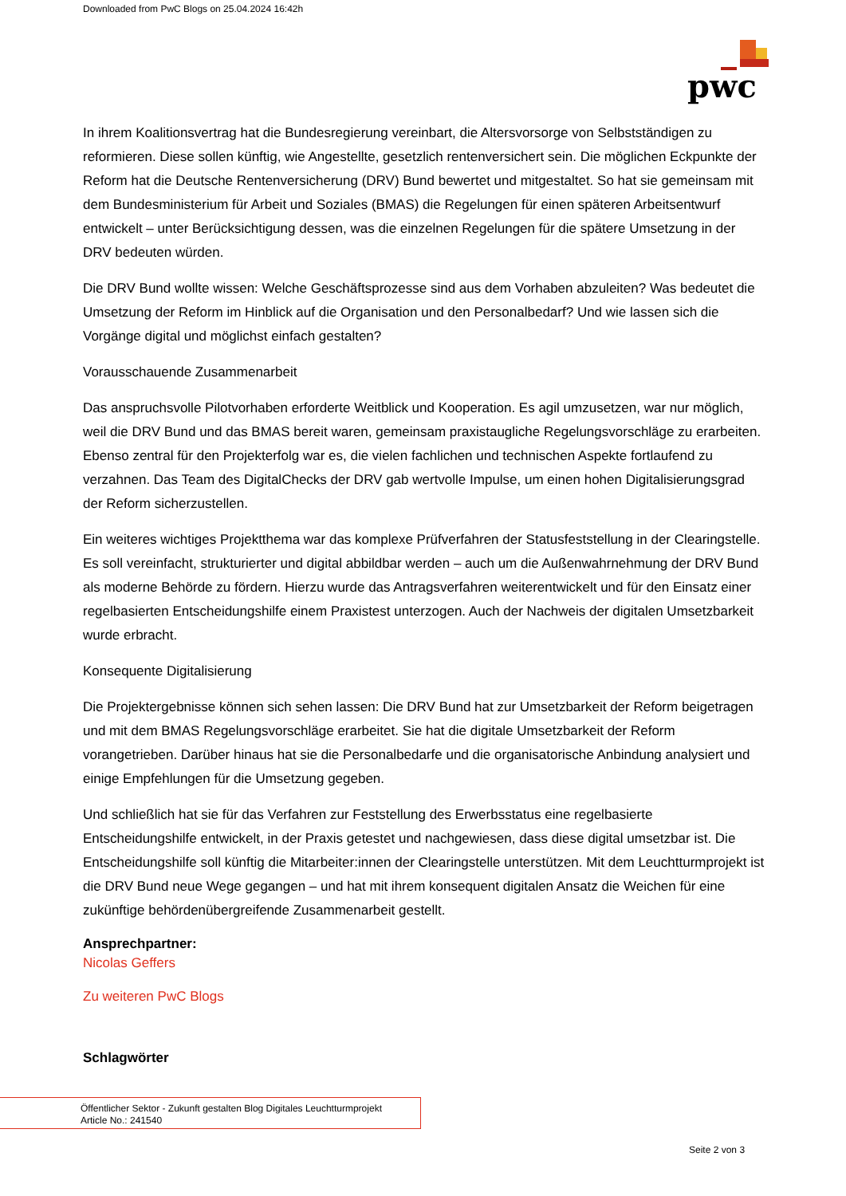Downloaded from PwC Blogs on 25.04.2024 16:42h
pwc
In ihrem Koalitionsvertrag hat die Bundesregierung vereinbart, die Altersvorsorge von Selbstständigen zu reformieren. Diese sollen künftig, wie Angestellte, gesetzlich rentenversichert sein. Die möglichen Eckpunkte der Reform hat die Deutsche Rentenversicherung (DRV) Bund bewertet und mitgestaltet. So hat sie gemeinsam mit dem Bundesministerium für Arbeit und Soziales (BMAS) die Regelungen für einen späteren Arbeitsentwurf entwickelt – unter Berücksichtigung dessen, was die einzelnen Regelungen für die spätere Umsetzung in der DRV bedeuten würden.
Die DRV Bund wollte wissen: Welche Geschäftsprozesse sind aus dem Vorhaben abzuleiten? Was bedeutet die Umsetzung der Reform im Hinblick auf die Organisation und den Personalbedarf? Und wie lassen sich die Vorgänge digital und möglichst einfach gestalten?
Vorausschauende Zusammenarbeit
Das anspruchsvolle Pilotvorhaben erforderte Weitblick und Kooperation. Es agil umzusetzen, war nur möglich, weil die DRV Bund und das BMAS bereit waren, gemeinsam praxistaugliche Regelungsvorschläge zu erarbeiten. Ebenso zentral für den Projekterfolg war es, die vielen fachlichen und technischen Aspekte fortlaufend zu verzahnen. Das Team des DigitalChecks der DRV gab wertvolle Impulse, um einen hohen Digitalisierungsgrad der Reform sicherzustellen.
Ein weiteres wichtiges Projektthema war das komplexe Prüfverfahren der Statusfeststellung in der Clearingstelle. Es soll vereinfacht, strukturierter und digital abbildbar werden – auch um die Außenwahrnehmung der DRV Bund als moderne Behörde zu fördern. Hierzu wurde das Antragsverfahren weiterentwickelt und für den Einsatz einer regelbasierten Entscheidungshilfe einem Praxistest unterzogen. Auch der Nachweis der digitalen Umsetzbarkeit wurde erbracht.
Konsequente Digitalisierung
Die Projektergebnisse können sich sehen lassen: Die DRV Bund hat zur Umsetzbarkeit der Reform beigetragen und mit dem BMAS Regelungsvorschläge erarbeitet. Sie hat die digitale Umsetzbarkeit der Reform vorangetrieben. Darüber hinaus hat sie die Personalbedarfe und die organisatorische Anbindung analysiert und einige Empfehlungen für die Umsetzung gegeben.
Und schließlich hat sie für das Verfahren zur Feststellung des Erwerbsstatus eine regelbasierte Entscheidungshilfe entwickelt, in der Praxis getestet und nachgewiesen, dass diese digital umsetzbar ist. Die Entscheidungshilfe soll künftig die Mitarbeiter:innen der Clearingstelle unterstützen. Mit dem Leuchtturmprojekt ist die DRV Bund neue Wege gegangen – und hat mit ihrem konsequent digitalen Ansatz die Weichen für eine zukünftige behördenübergreifende Zusammenarbeit gestellt.
Ansprechpartner:
Nicolas Geffers
Zu weiteren PwC Blogs
Schlagwörter
Öffentlicher Sektor - Zukunft gestalten Blog Digitales Leuchtturmprojekt
Article No.: 241540
Seite 2 von 3